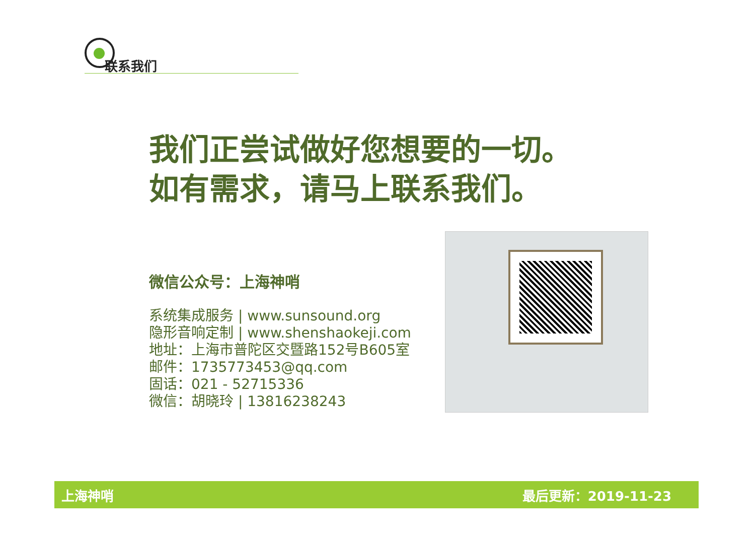联系我们
我们正尝试做好您想要的一切。
如有需求，请马上联系我们。
微信公众号：上海神哨
系统集成服务 | www.sunsound.org
隐形音响定制 | www.shenshaokeji.com
地址：上海市普陀区交暨路152号B605室
邮件：1735773453@qq.com
固话：021 - 52715336
微信：胡晓玲 | 13816238243
上海神哨 最后更新：2019-11-23